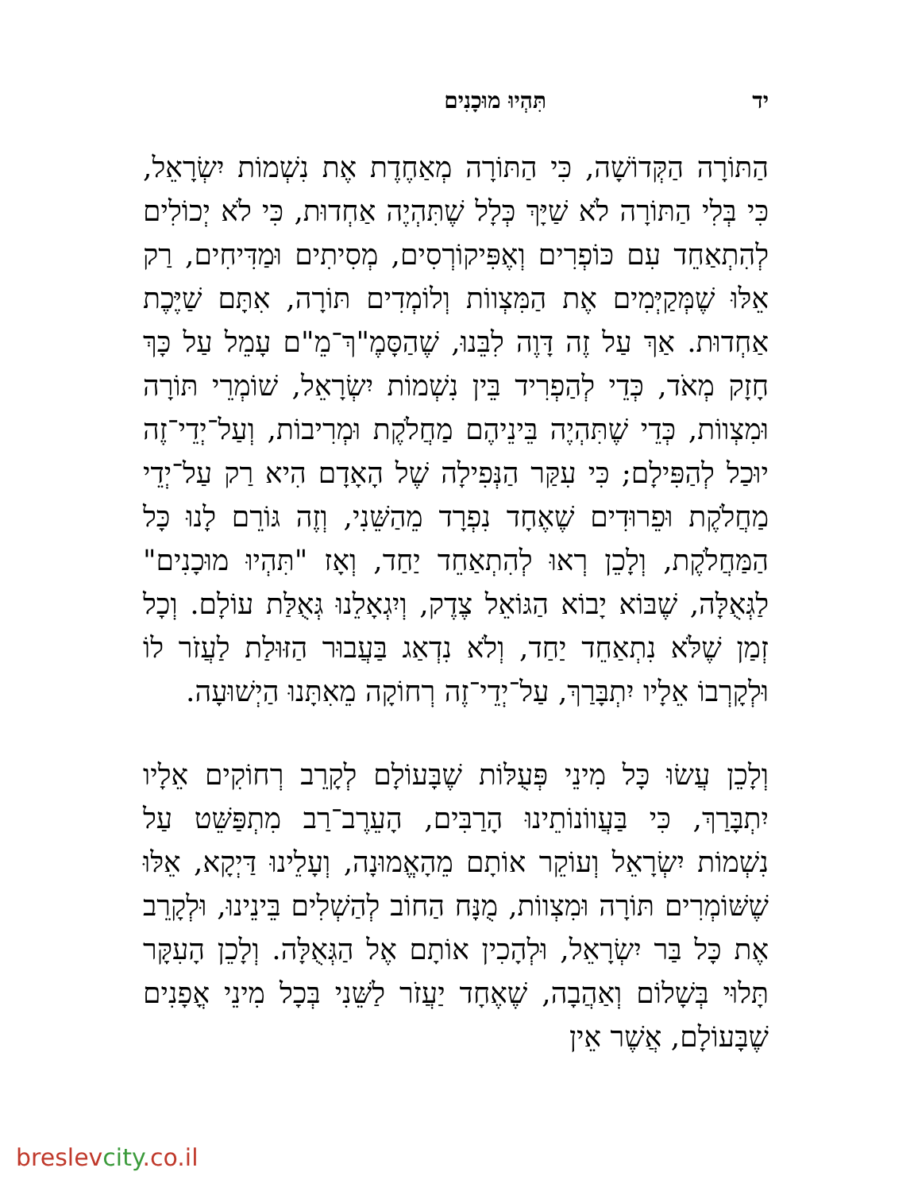יד תִּהְיוּ מוּכָנִים
הַתּוֹרָה הַקְּדוֹשָׁה, כִּי הַתּוֹרָה מְאַחֶדֶת אֶת נִשְׁמוֹת יִשְׂרָאֵל, כִּי בְּלִי הַתּוֹרָה לֹא שַׁיָּךְ כְּלָל שֶׁתִּהְיֶה אַחְדוּת, כִּי לֹא יְכוֹלִים לְהִתְאַחֵד עִם כּוֹפְרִים וְאֶפִּיקוֹרְסִים, מְסִיתִים וּמַדִּיחִים, רַק אֵלּוּ שֶׁמְּקַיְּמִים אֶת הַמִּצְווֹת וְלוֹמְדִים תּוֹרָה, אִתָּם שַׁיֶּכֶת אַחְדוּת. אַךְ עַל זֶה דָּוֶה לִבֵּנוּ, שֶׁהַסָּמֶ"ךְ־מֵ"ם עָמֵל עַל כָּךְ חָזָק מְאֹד, כְּדֵי לְהַפְרִיד בֵּין נִשְׁמוֹת יִשְׂרָאֵל, שׁוֹמְרֵי תּוֹרָה וּמִצְווֹת, כְּדֵי שֶׁתִּהְיֶה בֵּינֵיהֶם מַחֲלֹקֶת וּמְרִיבוֹת, וְעַל־יְדֵי־זֶה יוּכַל לְהַפִּילָם; כִּי עִקַּר הַנְּפִילָה שֶׁל הָאָדָם הִיא רַק עַל־יְדֵי מַחֲלֹקֶת וּפֵרוּדִים שֶׁאֶחָד נִפְרָד מֵהַשֵּׁנִי, וְזֶה גּוֹרֵם לָנוּ כָּל הַמַּחֲלֹקֶת, וְלָכֵן רְאוּ לְהִתְאַחֵד יַחַד, וְאָז "תִּהְיוּ מוּכָנִים" לַגְּאֻלָּה, שֶׁבּוֹא יָבוֹא הַגּוֹאֵל צֶדֶק, וְיִגְאָלֵנוּ גְּאֻלַּת עוֹלָם. וְכָל זְמַן שֶׁלֹּא נִתְאַחֵד יַחַד, וְלֹא נִדְאַג בַּעֲבוּר הַזּוּלַת לַעֲזֹר לוֹ וּלְקָרְבוֹ אֵלָיו יִתְבָּרַךְ, עַל־יְדֵי־זֶה רְחוֹקָה מֵאִתָּנוּ הַיְשׁוּעָה.
וְלָכֵן עֲשׂוּ כָּל מִינֵי פְּעֻלּוֹת שֶׁבָּעוֹלָם לְקָרֵב רְחוֹקִים אֵלָיו יִתְבָּרַךְ, כִּי בַּעֲווֹנוֹתֵינוּ הָרַבִּים, הָעֵרֶב־רַב מִתְפַּשֵּׁט עַל נִשְׁמוֹת יִשְׂרָאֵל וְעוֹקֵר אוֹתָם מֵהָאֱמוּנָה, וְעָלֵינוּ דַּיְקָא, אֵלּוּ שֶׁשּׁוֹמְרִים תּוֹרָה וּמִצְווֹת, מֻנָּח הַחוֹב לְהַשְׁלִים בֵּינֵינוּ, וּלְקָרֵב אֶת כָּל בַּר יִשְׂרָאֵל, וּלְהָכִין אוֹתָם אֶל הַגְּאֻלָּה. וְלָכֵן הָעִקָּר תָּלוּי בְּשָׁלוֹם וְאַהֲבָה, שֶׁאֶחָד יַעֲזֹר לַשֵּׁנִי בְּכָל מִינֵי אֳפָנִים שֶׁבָּעוֹלָם, אֲשֶׁר אֵין
breslevcity.co.il